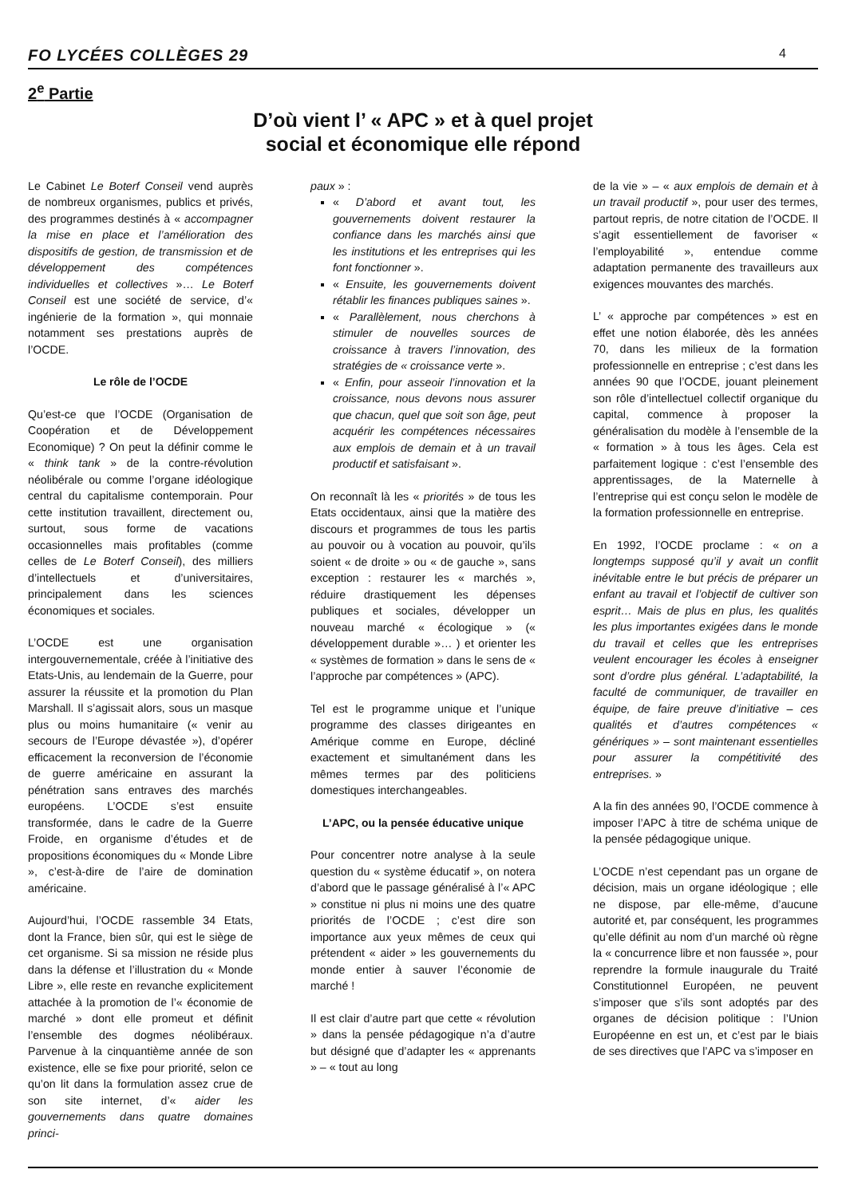FO LYCÉES COLLÈGES 29 4
2<sup>e</sup> Partie
D’où vient l’ « APC » et à quel projet
social et économique elle répond
Le Cabinet Le Boterf Conseil vend auprès de nombreux organismes, publics et privés, des programmes destinés à « accompagner la mise en place et l’amélioration des dispositifs de gestion, de transmission et de développement des compétences individuelles et collectives »… Le Boterf Conseil est une société de service, d’« ingénierie de la formation », qui monnaie notamment ses prestations auprès de l’OCDE.
Le rôle de l’OCDE
Qu’est-ce que l’OCDE (Organisation de Coopération et de Développement Economique) ? On peut la définir comme le « think tank » de la contre-révolution néolibérale ou comme l’organe idéologique central du capitalisme contemporain. Pour cette institution travaillent, directement ou, surtout, sous forme de vacations occasionnelles mais profitables (comme celles de Le Boterf Conseil), des milliers d’intellectuels et d’universitaires, principalement dans les sciences économiques et sociales.
L’OCDE est une organisation intergouvernementale, créée à l’initiative des Etats-Unis, au lendemain de la Guerre, pour assurer la réussite et la promotion du Plan Marshall. Il s’agissait alors, sous un masque plus ou moins humanitaire (« venir au secours de l’Europe dévastée »), d’opérer efficacement la reconversion de l’économie de guerre américaine en assurant la pénétration sans entraves des marchés européens. L’OCDE s’est ensuite transformée, dans le cadre de la Guerre Froide, en organisme d’études et de propositions économiques du « Monde Libre », c’est-à-dire de l’aire de domination américaine.
Aujourd’hui, l’OCDE rassemble 34 Etats, dont la France, bien sûr, qui est le siège de cet organisme. Si sa mission ne réside plus dans la défense et l’illustration du « Monde Libre », elle reste en revanche explicitement attachée à la promotion de l’« économie de marché » dont elle promeut et définit l’ensemble des dogmes néolibéraux. Parvenue à la cinquantième année de son existence, elle se fixe pour priorité, selon ce qu’on lit dans la formulation assez crue de son site internet, d’« aider les gouvernements dans quatre domaines princi-
paux » :
« D’abord et avant tout, les gouvernements doivent restaurer la confiance dans les marchés ainsi que les institutions et les entreprises qui les font fonctionner ».
« Ensuite, les gouvernements doivent rétablir les finances publiques saines ».
« Parallèlement, nous cherchons à stimuler de nouvelles sources de croissance à travers l’innovation, des stratégies de « croissance verte ».
« Enfin, pour asseoir l’innovation et la croissance, nous devons nous assurer que chacun, quel que soit son âge, peut acquérir les compétences nécessaires aux emplois de demain et à un travail productif et satisfaisant ».
On reconnaît là les « priorités » de tous les Etats occidentaux, ainsi que la matière des discours et programmes de tous les partis au pouvoir ou à vocation au pouvoir, qu’ils soient « de droite » ou « de gauche », sans exception : restaurer les « marchés », réduire drastiquement les dépenses publiques et sociales, développer un nouveau marché « écologique » (« développement durable »… ) et orienter les « systèmes de formation » dans le sens de « l’approche par compétences » (APC).
Tel est le programme unique et l’unique programme des classes dirigeantes en Amérique comme en Europe, décliné exactement et simultanément dans les mêmes termes par des politiciens domestiques interchangeables.
L’APC, ou la pensée éducative unique
Pour concentrer notre analyse à la seule question du « système éducatif », on notera d’abord que le passage généralisé à l’« APC » constitue ni plus ni moins une des quatre priorités de l’OCDE ; c’est dire son importance aux yeux mêmes de ceux qui prétendent « aider » les gouvernements du monde entier à sauver l’économie de marché !
Il est clair d’autre part que cette « révolution » dans la pensée pédagogique n’a d’autre but désigné que d’adapter les « apprenants » – « tout au long
de la vie » – « aux emplois de demain et à un travail productif », pour user des termes, partout repris, de notre citation de l’OCDE. Il s’agit essentiellement de favoriser « l’employabilité », entendue comme adaptation permanente des travailleurs aux exigences mouvantes des marchés.
L’ « approche par compétences » est en effet une notion élaborée, dès les années 70, dans les milieux de la formation professionnelle en entreprise ; c’est dans les années 90 que l’OCDE, jouant pleinement son rôle d’intellectuel collectif organique du capital, commence à proposer la généralisation du modèle à l’ensemble de la « formation » à tous les âges. Cela est parfaitement logique : c’est l’ensemble des apprentissages, de la Maternelle à l’entreprise qui est conçu selon le modèle de la formation professionnelle en entreprise.
En 1992, l’OCDE proclame : « on a longtemps supposé qu’il y avait un conflit inévitable entre le but précis de préparer un enfant au travail et l’objectif de cultiver son esprit… Mais de plus en plus, les qualités les plus importantes exigées dans le monde du travail et celles que les entreprises veulent encourager les écoles à enseigner sont d’ordre plus général. L’adaptabilité, la faculté de communiquer, de travailler en équipe, de faire preuve d’initiative – ces qualités et d’autres compétences « génériques » – sont maintenant essentielles pour assurer la compétitivité des entreprises. »
A la fin des années 90, l’OCDE commence à imposer l’APC à titre de schéma unique de la pensée pédagogique unique.
L’OCDE n’est cependant pas un organe de décision, mais un organe idéologique ; elle ne dispose, par elle-même, d’aucune autorité et, par conséquent, les programmes qu’elle définit au nom d’un marché où règne la « concurrence libre et non faussée », pour reprendre la formule inaugurale du Traité Constitutionnel Européen, ne peuvent s’imposer que s’ils sont adoptés par des organes de décision politique : l’Union Européenne en est un, et c’est par le biais de ses directives que l’APC va s’imposer en